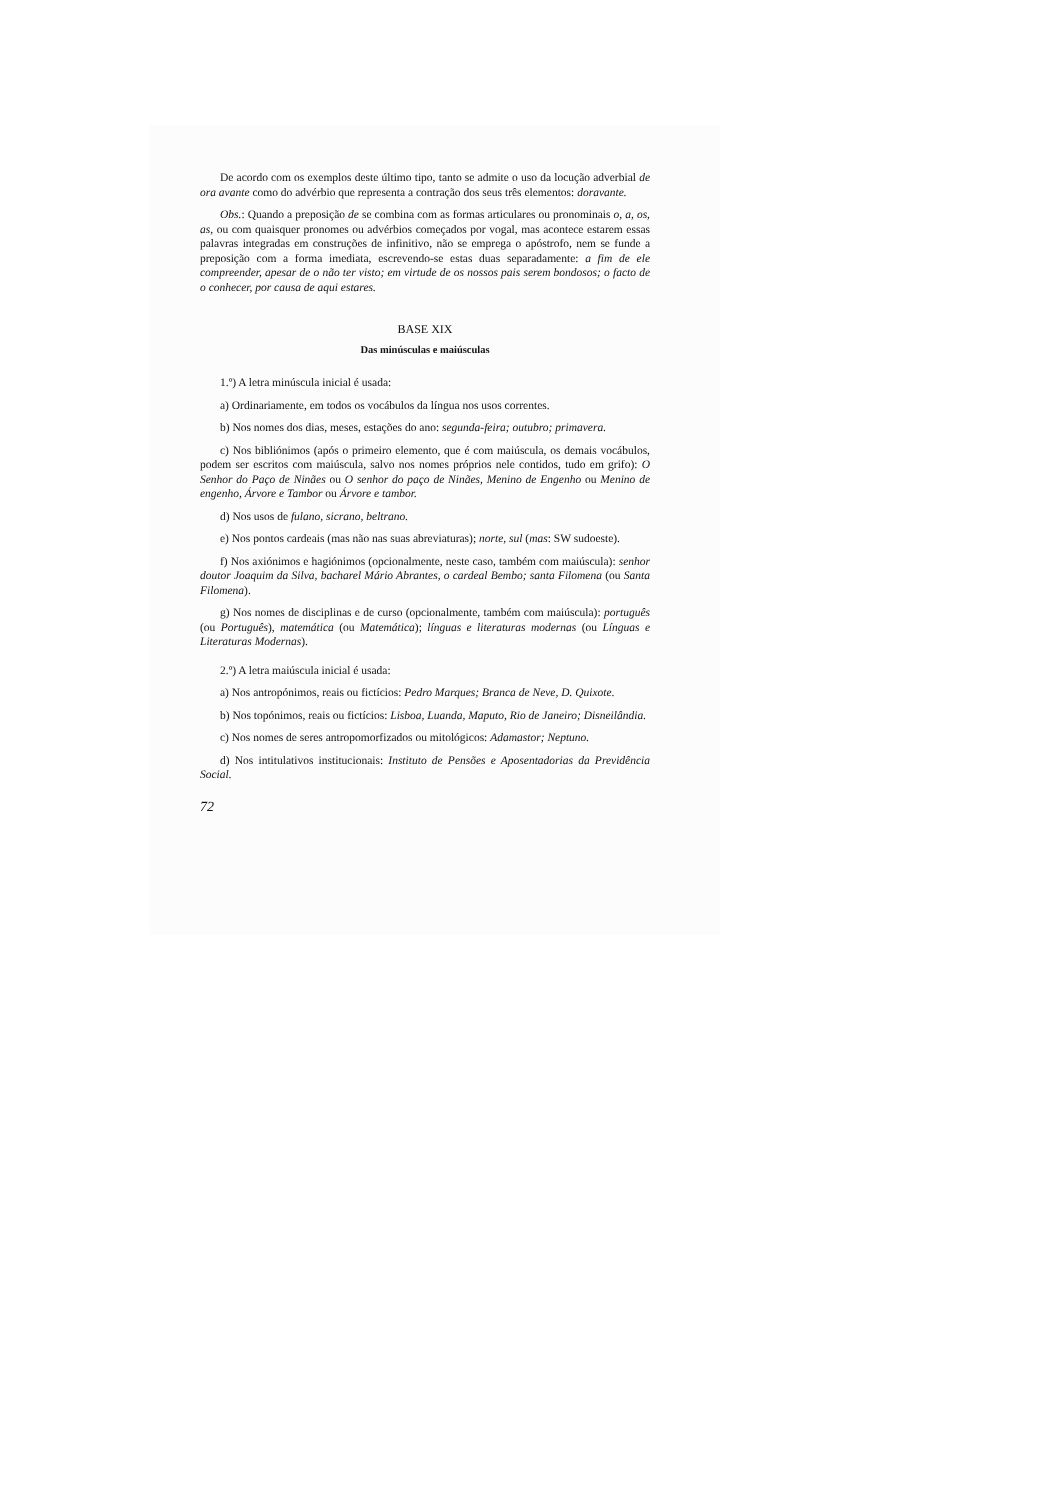De acordo com os exemplos deste último tipo, tanto se admite o uso da locução adverbial de ora avante como do advérbio que representa a contração dos seus três elementos: doravante.
Obs.: Quando a preposição de se combina com as formas articulares ou pronominais o, a, os, as, ou com quaisquer pronomes ou advérbios começados por vogal, mas acontece estarem essas palavras integradas em construções de infinitivo, não se emprega o apóstrofo, nem se funde a preposição com a forma imediata, escrevendo-se estas duas separadamente: a fim de ele compreender, apesar de o não ter visto; em virtude de os nossos pais serem bondosos; o facto de o conhecer, por causa de aqui estares.
BASE XIX
Das minúsculas e maiúsculas
1.º) A letra minúscula inicial é usada:
a) Ordinariamente, em todos os vocábulos da língua nos usos correntes.
b) Nos nomes dos dias, meses, estações do ano: segunda-feira; outubro; primavera.
c) Nos bibliónimos (após o primeiro elemento, que é com maiúscula, os demais vocábulos, podem ser escritos com maiúscula, salvo nos nomes próprios nele contidos, tudo em grifo): O Senhor do Paço de Ninães ou O senhor do paço de Ninães, Menino de Engenho ou Menino de engenho, Árvore e Tambor ou Árvore e tambor.
d) Nos usos de fulano, sicrano, beltrano.
e) Nos pontos cardeais (mas não nas suas abreviaturas); norte, sul (mas: SW sudoeste).
f) Nos axiónimos e hagiónimos (opcionalmente, neste caso, também com maiúscula): senhor doutor Joaquim da Silva, bacharel Mário Abrantes, o cardeal Bembo; santa Filomena (ou Santa Filomena).
g) Nos nomes de disciplinas e de curso (opcionalmente, também com maiúscula): português (ou Português), matemática (ou Matemática); línguas e literaturas modernas (ou Línguas e Literaturas Modernas).
2.º) A letra maiúscula inicial é usada:
a) Nos antropónimos, reais ou fictícios: Pedro Marques; Branca de Neve, D. Quixote.
b) Nos topónimos, reais ou fictícios: Lisboa, Luanda, Maputo, Rio de Janeiro; Disneilândia.
c) Nos nomes de seres antropomorfizados ou mitológicos: Adamastor; Neptuno.
d) Nos intitulativos institucionais: Instituto de Pensões e Aposentadorias da Previdência Social.
72